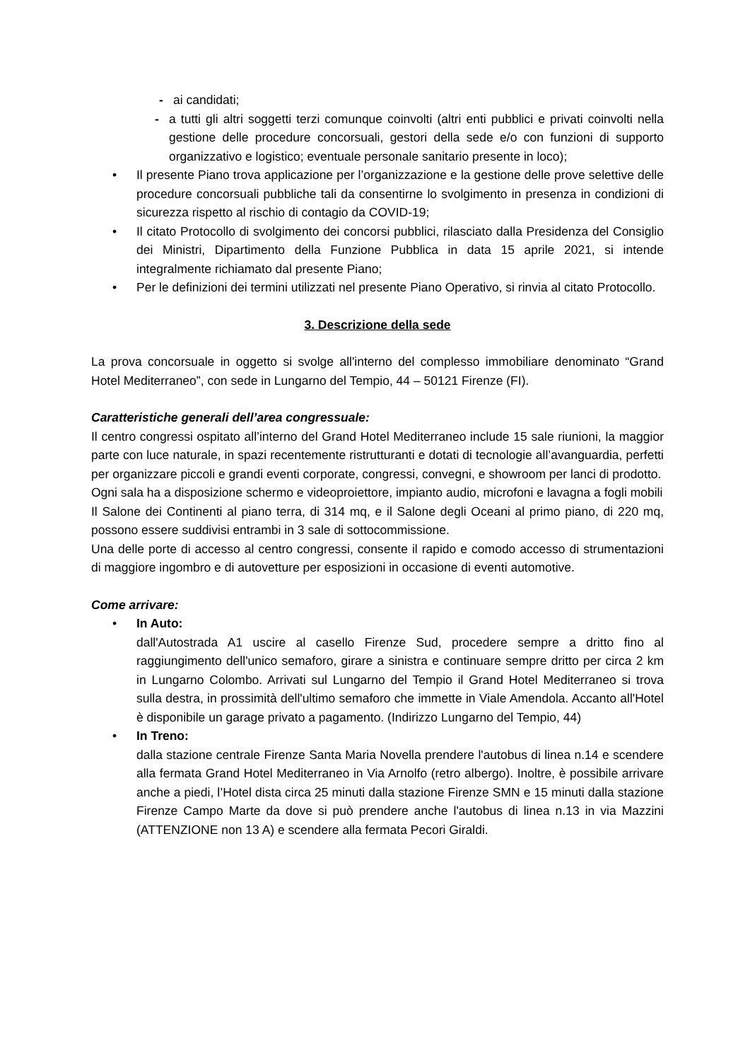- ai candidati;
- a tutti gli altri soggetti terzi comunque coinvolti (altri enti pubblici e privati coinvolti nella gestione delle procedure concorsuali, gestori della sede e/o con funzioni di supporto organizzativo e logistico; eventuale personale sanitario presente in loco);
• Il presente Piano trova applicazione per l’organizzazione e la gestione delle prove selettive delle procedure concorsuali pubbliche tali da consentirne lo svolgimento in presenza in condizioni di sicurezza rispetto al rischio di contagio da COVID-19;
• Il citato Protocollo di svolgimento dei concorsi pubblici, rilasciato dalla Presidenza del Consiglio dei Ministri, Dipartimento della Funzione Pubblica in data 15 aprile 2021, si intende integralmente richiamato dal presente Piano;
• Per le definizioni dei termini utilizzati nel presente Piano Operativo, si rinvia al citato Protocollo.
3. Descrizione della sede
La prova concorsuale in oggetto si svolge all'interno del complesso immobiliare denominato “Grand Hotel Mediterraneo”, con sede in Lungarno del Tempio, 44 – 50121 Firenze (FI).
Caratteristiche generali dell’area congressuale:
Il centro congressi ospitato all’interno del Grand Hotel Mediterraneo include 15 sale riunioni, la maggior parte con luce naturale, in spazi recentemente ristrutturanti e dotati di tecnologie all’avanguardia, perfetti per organizzare piccoli e grandi eventi corporate, congressi, convegni, e showroom per lanci di prodotto.
Ogni sala ha a disposizione schermo e videoproiettore, impianto audio, microfoni e lavagna a fogli mobili
Il Salone dei Continenti al piano terra, di 314 mq, e il Salone degli Oceani al primo piano, di 220 mq, possono essere suddivisi entrambi in 3 sale di sottocommissione.
Una delle porte di accesso al centro congressi, consente il rapido e comodo accesso di strumentazioni di maggiore ingombro e di autovetture per esposizioni in occasione di eventi automotive.
Come arrivare:
• In Auto:
dall'Autostrada A1 uscire al casello Firenze Sud, procedere sempre a dritto fino al raggiungimento dell'unico semaforo, girare a sinistra e continuare sempre dritto per circa 2 km in Lungarno Colombo. Arrivati sul Lungarno del Tempio il Grand Hotel Mediterraneo si trova sulla destra, in prossimità dell'ultimo semaforo che immette in Viale Amendola. Accanto all'Hotel è disponibile un garage privato a pagamento. (Indirizzo Lungarno del Tempio, 44)
• In Treno:
dalla stazione centrale Firenze Santa Maria Novella prendere l'autobus di linea n.14 e scendere alla fermata Grand Hotel Mediterraneo in Via Arnolfo (retro albergo). Inoltre, è possibile arrivare anche a piedi, l’Hotel dista circa 25 minuti dalla stazione Firenze SMN e 15 minuti dalla stazione Firenze Campo Marte da dove si può prendere anche l'autobus di linea n.13 in via Mazzini (ATTENZIONE non 13 A) e scendere alla fermata Pecori Giraldi.